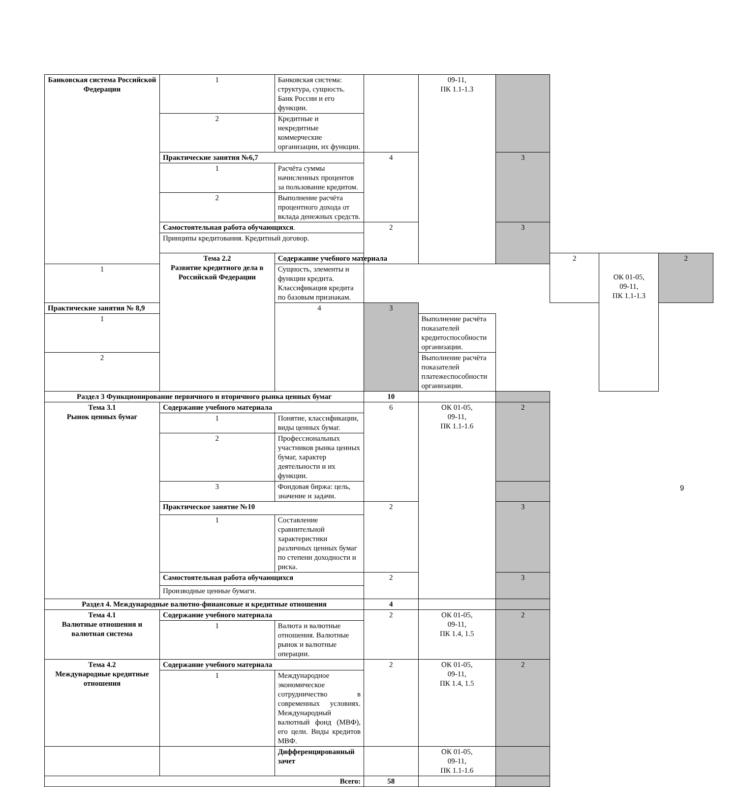| Банковская система Российской Федерации | 1 | Банковская система: структура, сущность. Банк России и его функции. | | 09-11, ПК 1.1-1.3 | | | | |
| | 2 | Кредитные и некредитные коммерческие организации, их функции. | | | | | | |
| | Практические занятия №6,7 | | 4 | | 3 | | | |
| | 1 | Расчёта суммы начисленных процентов за пользование кредитом. | | | | | | |
| | 2 | Выполнение расчёта процентного дохода от вклада денежных средств. | | | | | | |
| | Самостоятельная работа обучающихся . | | 2 | | 3 | | | |
| | Принципы кредитования. Кредитный договор. | | | | | | | |
| | Тема 2.2 Развитие кредитного дела в Российской Федерации | Содержание учебного материала | | | | 2 | ОК 01-05, 09-11, ПК 1.1-1.3 | 2 |
| 1 | | Сущность, элементы и функции кредита. Классификация кредита по базовым признакам. | | | | | | |
| Практические занятия № 8,9 | | 4 | 3 | | | | | |
| 1 | | | | Выполнение расчёта показателей кредитоспособности организации. | | | | |
| 2 | | | | Выполнение расчёта показателей платежеспособности организации. | | | | |
| Раздел 3 Функционирование первичного и вторичного рынка ценных бумаг | | | 10 | | | | | |
| Тема 3.1 Рынок ценных бумаг | Содержание учебного материала | | 6 | ОК 01-05, 09-11, ПК 1.1-1.6 | 2 | | | |
| | 1 | Понятие, классификации, виды ценных бумаг. | | | | | | |
| | 2 | Профессиональных участников рынка ценных бумаг, характер деятельности и их функции. | | | | | | |
| | 3 | Фондовая биржа: цель, значение и задачи. | | | | | | |
| | Практическое занятие №10 | | 2 | | 3 | | | |
| | 1 | Составление сравнительной характеристики различных ценных бумаг по степени доходности и риска. | | | | | | |
| | Самостоятельная работа обучающихся | | 2 | | 3 | | | |
| | Производные ценные бумаги. | | | | | | | |
| Раздел 4. Международные валютно-финансовые и кредитные отношения | | | 4 | | | | | |
| Тема 4.1 Валютные отношения и валютная система | Содержание учебного материала | | 2 | ОК 01-05, 09-11, ПК 1.4, 1.5 | 2 | | | |
| | 1 | Валюта и валютные отношения. Валютные рынок и валютные операции. | | | | | | |
| Тема 4.2 Международные кредитные отношения | Содержание учебного материала | | 2 | ОК 01-05, 09-11, ПК 1.4, 1.5 | 2 | | | |
| | 1 | Международное экономическое сотрудничество в современных условиях. Международный валютный фонд (МВФ), его цели. Виды кредитов МВФ. | | | | | | |
| | | Дифференцированный зачет | | ОК 01-05, 09-11, ПК 1.1-1.6 | | | | |
| Всего: | | | 58 | | | | | |
9